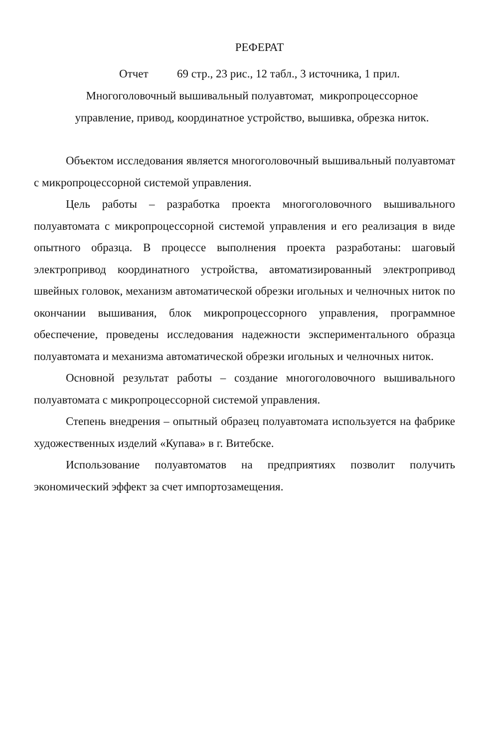РЕФЕРАТ
Отчет 69 стр., 23 рис., 12 табл., 3 источника, 1 прил.
Многоголовочный вышивальный полуавтомат, микропроцессорное
управление, привод, координатное устройство, вышивка, обрезка ниток.
Объектом исследования является многоголовочный вышивальный полуавтомат с микропроцессорной системой управления.
Цель работы – разработка проекта многоголовочного вышивального полуавтомата с микропроцессорной системой управления и его реализация в виде опытного образца. В процессе выполнения проекта разработаны: шаговый электропривод координатного устройства, автоматизированный электропривод швейных головок, механизм автоматической обрезки игольных и челночных ниток по окончании вышивания, блок микропроцессорного управления, программное обеспечение, проведены исследования надежности экспериментального образца полуавтомата и механизма автоматической обрезки игольных и челночных ниток.
Основной результат работы – создание многоголовочного вышивального полуавтомата с микропроцессорной системой управления.
Степень внедрения – опытный образец полуавтомата используется на фабрике художественных изделий «Купава» в г. Витебске.
Использование полуавтоматов на предприятиях позволит получить экономический эффект за счет импортозамещения.